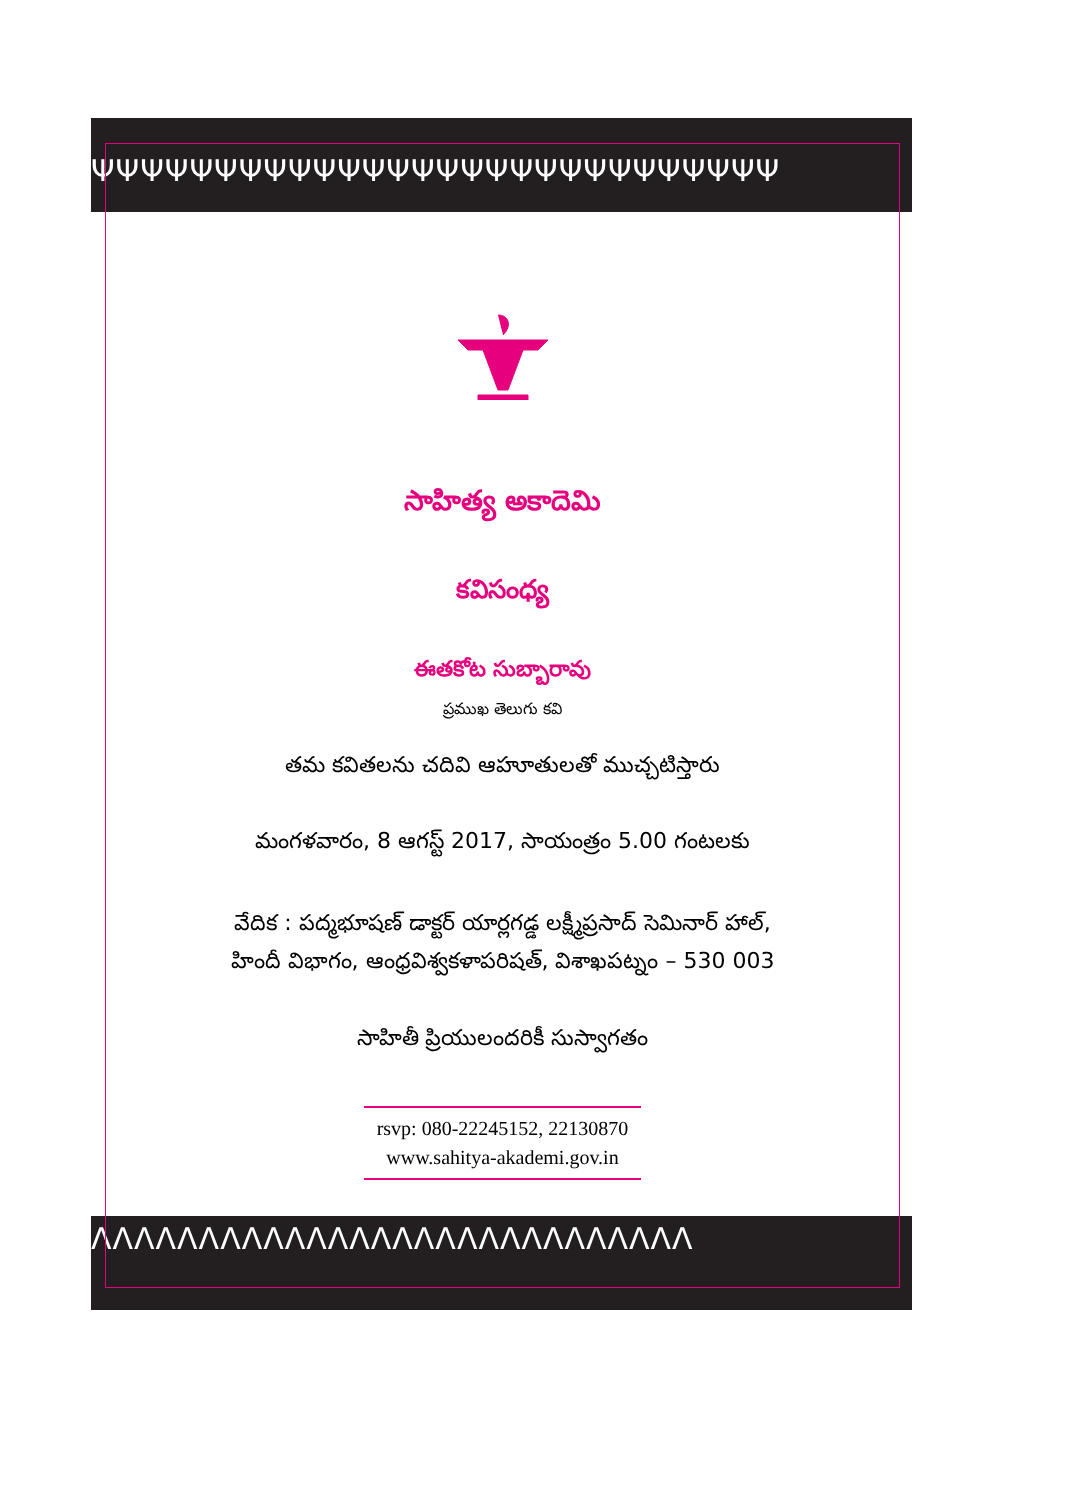ΨΨΨΨΨΨΨΨΨΨΨΨΨΨΨΨΨΨΨΨΨΨΨΨΨΨΨΨ
ΛΛΛΛΛΛΛΛΛΛΛΛΛΛΛΛΛΛΛΛΛΛΛΛΛΛΛΛ
సాహిత్య అకాదెమి
కవిసంధ్య
ఈతకోట సుబ్బారావు
ప్రముఖ తెలుగు కవి
తమ కవితలను చదివి ఆహూతులతో ముచ్చటిస్తారు
మంగళవారం, 8 ఆగస్ట్ 2017, సాయంత్రం 5.00 గంటలకు
వేదిక : పద్మభూషణ్ డాక్టర్ యార్లగడ్డ లక్ష్మీప్రసాద్ సెమినార్ హాల్,
హిందీ విభాగం, ఆంధ్రవిశ్వకళాపరిషత్, విశాఖపట్నం – 530 003
సాహితీ ప్రియులందరికీ సుస్వాగతం
rsvp: 080-22245152, 22130870
www.sahitya-akademi.gov.in